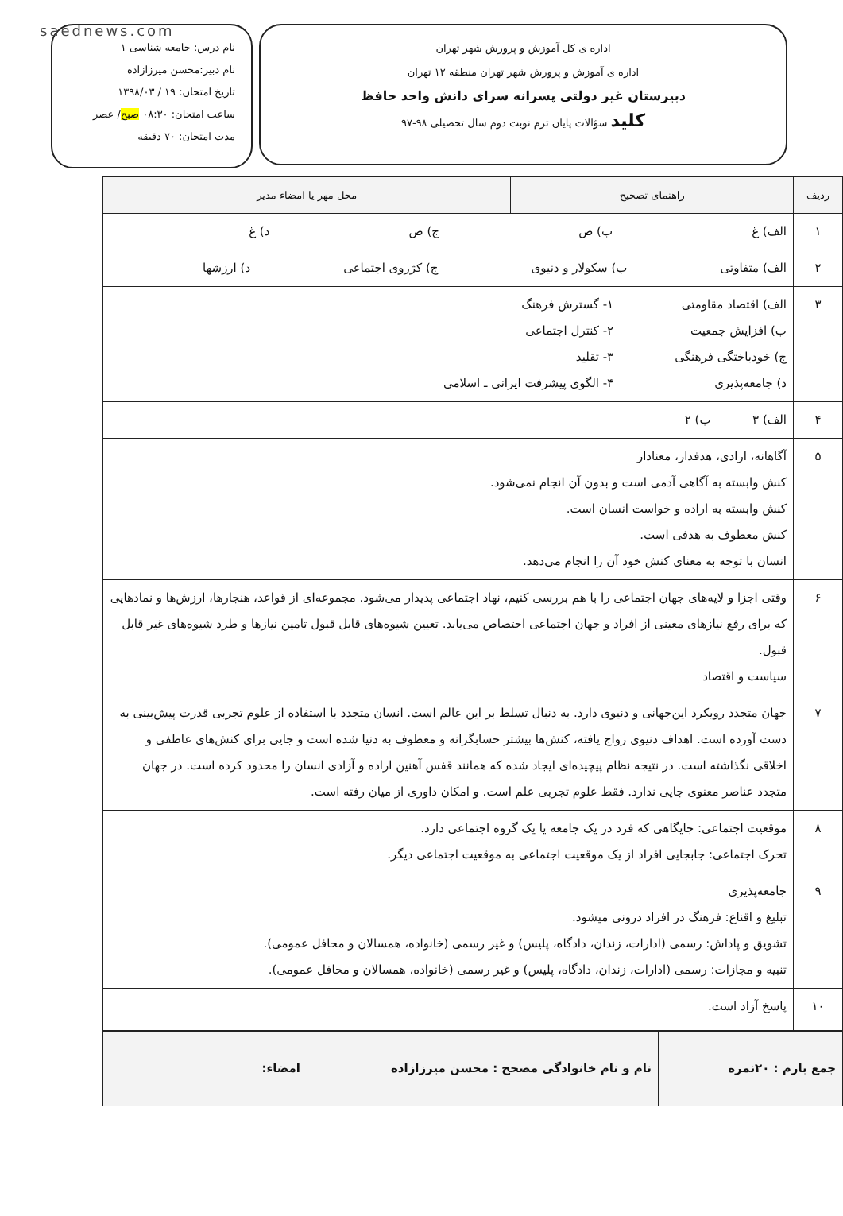saednews.com
اداره ی کل آموزش و پرورش شهر تهران
اداره ی آموزش و پرورش شهر تهران منطقه ۱۲ تهران
دبیرستان غیر دولتی پسرانه سرای دانش واحد حافظ
کلید سؤالات پایان ترم نوبت دوم سال تحصیلی ۹۸-۹۷
نام درس: جامعه شناسی ۱
نام دبیر:محسن میرزازاده
تاریخ امتحان: ۱۹ / ۱۳۹۸/۰۳
ساعت امتحان: ۰۸:۳۰ صبح/ عصر
مدت امتحان: ۷۰ دقیقه
| ردیف | راهنمای تصحیح | محل مهر یا امضاء مدیر |
| --- | --- | --- |
| ۱ | الف) غ ب) ص ج) ص د) غ | |
| ۲ | الف) متفاوتی ب) سکولار و دنیوی ج) کژروی اجتماعی د) ارزشها | |
| ۳ | الف) اقتصاد مقاومتی ب) افزایش جمعیت ج) خودباختگی فرهنگی د) جامعه‌پذیری ۱- گسترش فرهنگ ۲- کنترل اجتماعی ۳- تقلید ۴- الگوی پیشرفت ایرانی ـ اسلامی | |
| ۴ | الف) ۳ ب) ۲ | |
| ۵ | آگاهانه، ارادی، هدفدار، معنادار کنش وابسته به آگاهی آدمی است و بدون آن انجام نمی‌شود. کنش وابسته به اراده و خواست انسان است. کنش معطوف به هدفی است. انسان با توجه به معنای کنش خود آن را انجام می‌دهد. | |
| ۶ | وقتی اجزا و لایه‌های جهان اجتماعی را با هم بررسی کنیم، نهاد اجتماعی پدیدار می‌شود. مجموعه‌ای از قواعد، هنجارها، ارزش‌ها و نمادهایی که برای رفع نیازهای معینی از افراد و جهان اجتماعی اختصاص می‌یابد. تعیین شیوه‌های قابل قبول تامین نیازها و طرد شیوه‌های غیر قابل قبول. سیاست و اقتصاد | |
| ۷ | جهان متجدد رویکرد این‌جهانی و دنیوی دارد. به دنبال تسلط بر این عالم است. انسان متجدد با استفاده از علوم تجربی قدرت پیش‌بینی به دست آورده است. اهداف دنیوی رواج یافته، کنش‌ها بیشتر حسابگرانه و معطوف به دنیا شده است و جایی برای کنش‌های عاطفی و اخلاقی نگذاشته است. در نتیجه نظام پیچیده‌ای ایجاد شده که همانند قفس آهنین اراده و آزادی انسان را محدود کرده است. در جهان متجدد عناصر معنوی جایی ندارد. فقط علوم تجربی علم است. و امکان داوری از میان رفته است. | |
| ۸ | موقعیت اجتماعی: جایگاهی که فرد در یک جامعه یا یک گروه اجتماعی دارد. تحرک اجتماعی: جابجایی افراد از یک موقعیت اجتماعی به موقعیت اجتماعی دیگر. | |
| ۹ | جامعه‌پذیری تبلیغ و اقناع: فرهنگ در افراد درونی میشود. تشویق و پاداش: رسمی (ادارات، زندان، دادگاه، پلیس) و غیر رسمی (خانواده، همسالان و محافل عمومی). تنبیه و مجازات: رسمی (ادارات، زندان، دادگاه، پلیس) و غیر رسمی (خانواده، همسالان و محافل عمومی). | |
| ۱۰ | پاسخ آزاد است. | |
| جمع بارم : ۲۰نمره | نام و نام خانوادگی مصحح : محسن میرزازاده | امضاء: |